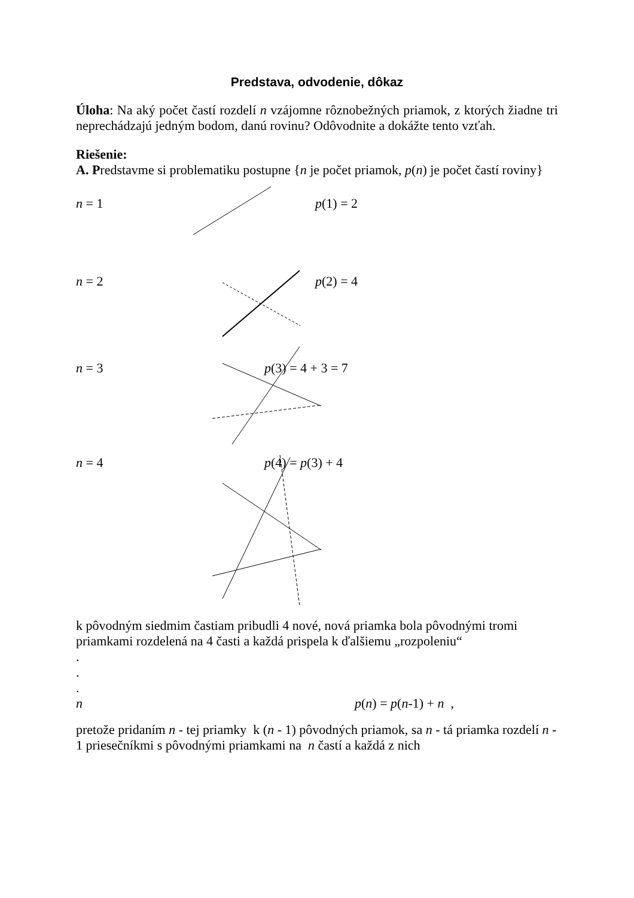Predstava, odvodenie, dôkaz
Úloha: Na aký počet častí rozdelí n vzájomne rôznobežných priamok, z ktorých žiadne tri neprechádzajú jedným bodom, danú rovinu? Odôvodnite a dokážte tento vzťah.
Riešenie:
A. Predstavme si problematiku postupne {n je počet priamok, p(n) je počet častí roviny}
n = 1 p(1) = 2
n = 2 p(2) = 4
n = 3 p(3) = 4 + 3 = 7
n = 4 p(4) = p(3) + 4
k pôvodným siedmim častiam pribudli 4 nové, nová priamka bola pôvodnými tromi priamkami rozdelená na 4 časti a každá prispela k ďalšiemu „rozpoleniu“
.
.
.
n p(n) = p(n-1) + n ,
pretože pridaním n - tej priamky k (n - 1) pôvodných priamok, sa n - tá priamka rozdelí n - 1 priesečníkmi s pôvodnými priamkami na n častí a každá z nich